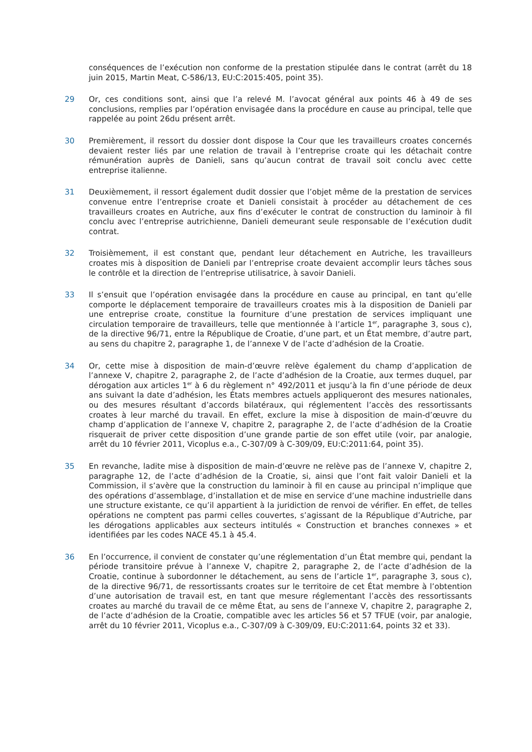conséquences de l’exécution non conforme de la prestation stipulée dans le contrat (arrêt du 18 juin 2015, Martin Meat, C-586/13, EU:C:2015:405, point 35).
29 Or, ces conditions sont, ainsi que l’a relevé M. l’avocat général aux points 46 à 49 de ses conclusions, remplies par l’opération envisagée dans la procédure en cause au principal, telle que rappelée au point 26du présent arrêt.
30 Premièrement, il ressort du dossier dont dispose la Cour que les travailleurs croates concernés devaient rester liés par une relation de travail à l’entreprise croate qui les détachait contre rémunération auprès de Danieli, sans qu’aucun contrat de travail soit conclu avec cette entreprise italienne.
31 Deuxièmement, il ressort également dudit dossier que l’objet même de la prestation de services convenue entre l’entreprise croate et Danieli consistait à procéder au détachement de ces travailleurs croates en Autriche, aux fins d’exécuter le contrat de construction du laminoir à fil conclu avec l’entreprise autrichienne, Danieli demeurant seule responsable de l’exécution dudit contrat.
32 Troisièmement, il est constant que, pendant leur détachement en Autriche, les travailleurs croates mis à disposition de Danieli par l’entreprise croate devaient accomplir leurs tâches sous le contrôle et la direction de l’entreprise utilisatrice, à savoir Danieli.
33 Il s’ensuit que l’opération envisagée dans la procédure en cause au principal, en tant qu’elle comporte le déplacement temporaire de travailleurs croates mis à la disposition de Danieli par une entreprise croate, constitue la fourniture d’une prestation de services impliquant une circulation temporaire de travailleurs, telle que mentionnée à l’article 1<sup>er</sup>, paragraphe 3, sous c), de la directive 96/71, entre la République de Croatie, d’une part, et un État membre, d’autre part, au sens du chapitre 2, paragraphe 1, de l’annexe V de l’acte d’adhésion de la Croatie.
34 Or, cette mise à disposition de main-d’œuvre relève également du champ d’application de l’annexe V, chapitre 2, paragraphe 2, de l’acte d’adhésion de la Croatie, aux termes duquel, par dérogation aux articles 1<sup>er</sup> à 6 du règlement n° 492/2011 et jusqu’à la fin d’une période de deux ans suivant la date d’adhésion, les États membres actuels appliqueront des mesures nationales, ou des mesures résultant d’accords bilatéraux, qui réglementent l’accès des ressortissants croates à leur marché du travail. En effet, exclure la mise à disposition de main-d’œuvre du champ d’application de l’annexe V, chapitre 2, paragraphe 2, de l’acte d’adhésion de la Croatie risquerait de priver cette disposition d’une grande partie de son effet utile (voir, par analogie, arrêt du 10 février 2011, Vicoplus e.a., C-307/09 à C-309/09, EU:C:2011:64, point 35).
35 En revanche, ladite mise à disposition de main-d’œuvre ne relève pas de l’annexe V, chapitre 2, paragraphe 12, de l’acte d’adhésion de la Croatie, si, ainsi que l’ont fait valoir Danieli et la Commission, il s’avère que la construction du laminoir à fil en cause au principal n’implique que des opérations d’assemblage, d’installation et de mise en service d’une machine industrielle dans une structure existante, ce qu’il appartient à la juridiction de renvoi de vérifier. En effet, de telles opérations ne comptent pas parmi celles couvertes, s’agissant de la République d’Autriche, par les dérogations applicables aux secteurs intitulés « Construction et branches connexes » et identifiées par les codes NACE 45.1 à 45.4.
36 En l’occurrence, il convient de constater qu’une réglementation d’un État membre qui, pendant la période transitoire prévue à l’annexe V, chapitre 2, paragraphe 2, de l’acte d’adhésion de la Croatie, continue à subordonner le détachement, au sens de l’article 1<sup>er</sup>, paragraphe 3, sous c), de la directive 96/71, de ressortissants croates sur le territoire de cet État membre à l’obtention d’une autorisation de travail est, en tant que mesure réglementant l’accès des ressortissants croates au marché du travail de ce même État, au sens de l’annexe V, chapitre 2, paragraphe 2, de l’acte d’adhésion de la Croatie, compatible avec les articles 56 et 57 TFUE (voir, par analogie, arrêt du 10 février 2011, Vicoplus e.a., C-307/09 à C-309/09, EU:C:2011:64, points 32 et 33).